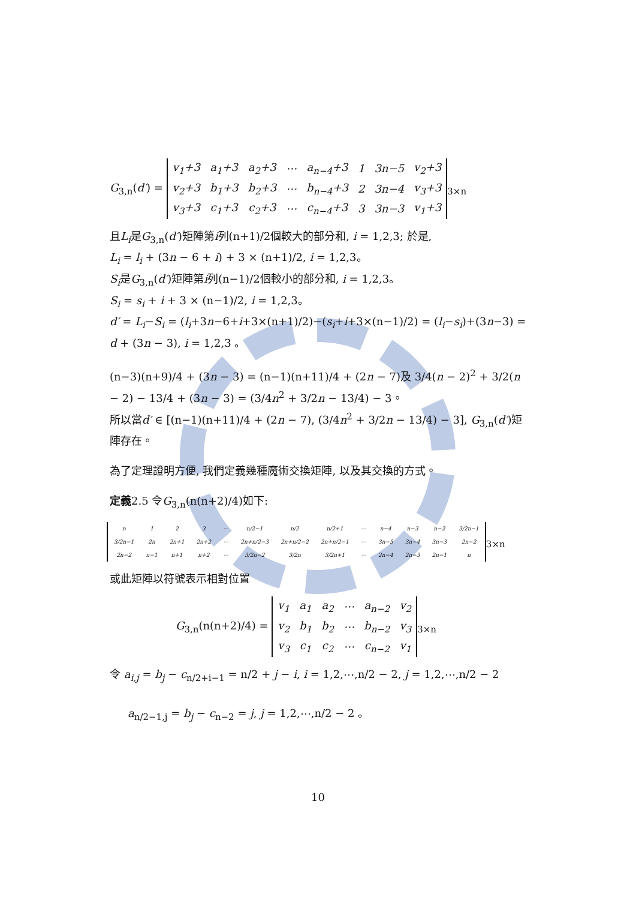G<sub>3,n</sub>(d′) =
| v<sub>1</sub>+3 | a<sub>1</sub>+3 | a<sub>2</sub>+3 | ⋯ | a<sub>n−4</sub>+3 | 1 | 3n−5 | v<sub>2</sub>+3 |
| v<sub>2</sub>+3 | b<sub>1</sub>+3 | b<sub>2</sub>+3 | ⋯ | b<sub>n−4</sub>+3 | 2 | 3n−4 | v<sub>3</sub>+3 |
| v<sub>3</sub>+3 | c<sub>1</sub>+3 | c<sub>2</sub>+3 | ⋯ | c<sub>n−4</sub>+3 | 3 | 3n−3 | v<sub>1</sub>+3 |
<sub>3×n</sub>
且L<sub>i</sub>是G<sub>3,n</sub>(d′)矩陣第i列(n+1)/2個較大的部分和, i = 1,2,3; 於是,
L<sub>i</sub> = l<sub>i</sub> + (3n − 6 + i) + 3 × (n+1)/2, i = 1,2,3。
S<sub>i</sub>是G<sub>3,n</sub>(d′)矩陣第i列(n−1)/2個較小的部分和, i = 1,2,3。
S<sub>i</sub> = s<sub>i</sub> + i + 3 × (n−1)/2, i = 1,2,3。
d′ = L<sub>i</sub>−S<sub>i</sub> = (l<sub>i</sub>+3n−6+i+3×(n+1)/2)−(s<sub>i</sub>+i+3×(n−1)/2) = (l<sub>i</sub>−s<sub>i</sub>)+(3n−3) = d + (3n − 3), i = 1,2,3 。
(n−3)(n+9)/4 + (3n − 3) = (n−1)(n+11)/4 + (2n − 7)及 3/4(n − 2)<sup>2</sup> + 3/2(n − 2) − 13/4 + (3n − 3) = (3/4n<sup>2</sup> + 3/2n − 13/4) − 3。
所以當d′ ∈ [(n−1)(n+11)/4 + (2n − 7), (3/4n<sup>2</sup> + 3/2n − 13/4) − 3], G<sub>3,n</sub>(d′)矩陣存在。
為了定理證明方便, 我們定義幾種魔術交換矩陣, 以及其交換的方式。
定義2.5 令G<sub>3,n</sub>(n(n+2)/4)如下:
| n | 1 | 2 | 3 | ⋯ | n/2−1 | n/2 | n/2+1 | ⋯ | n−4 | n−3 | n−2 | 3/2n−1 |
| 3/2n−1 | 2n | 2n+1 | 2n+2 | ⋯ | 2n+n/2−3 | 2n+n/2−2 | 2n+n/2−1 | ⋯ | 3n−5 | 3n−4 | 3n−3 | 2n−2 |
| 2n−2 | n−1 | n+1 | n+2 | ⋯ | 3/2n−2 | 3/2n | 3/2n+1 | ⋯ | 2n−4 | 2n−3 | 2n−1 | n |
<sub>3×n</sub>
或此矩陣以符號表示相對位置
G<sub>3,n</sub>(n(n+2)/4) =
| v<sub>1</sub> | a<sub>1</sub> | a<sub>2</sub> | ⋯ | a<sub>n−2</sub> | v<sub>2</sub> |
| v<sub>2</sub> | b<sub>1</sub> | b<sub>2</sub> | ⋯ | b<sub>n−2</sub> | v<sub>3</sub> |
| v<sub>3</sub> | c<sub>1</sub> | c<sub>2</sub> | ⋯ | c<sub>n−2</sub> | v<sub>1</sub> |
<sub>3×n</sub>
令 a<sub>i,j</sub> = b<sub>j</sub> − c<sub>n/2+i−1</sub> = n/2 + j − i, i = 1,2,⋯,n/2 − 2, j = 1,2,⋯,n/2 − 2
a<sub>n/2−1,j</sub> = b<sub>j</sub> − c<sub>n−2</sub> = j, j = 1,2,⋯,n/2 − 2 。
10